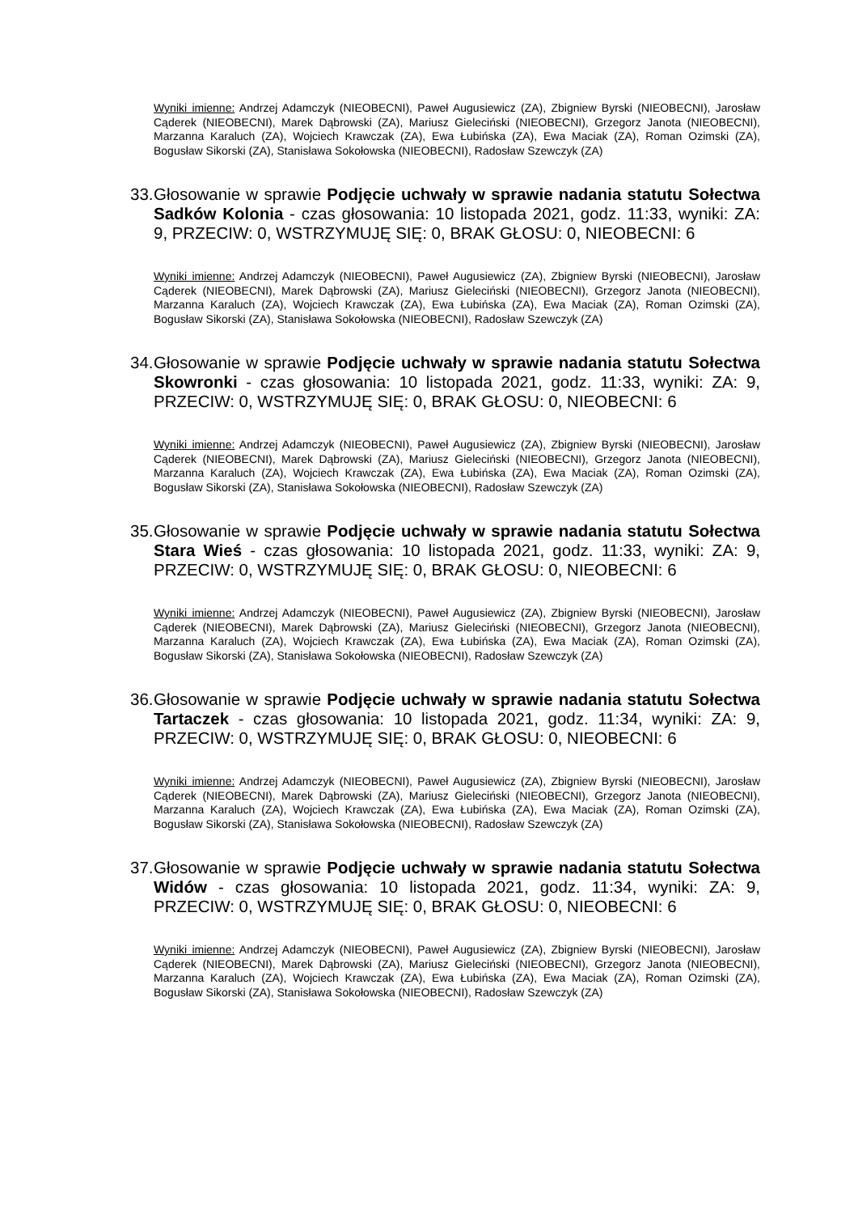Wyniki imienne: Andrzej Adamczyk (NIEOBECNI), Paweł Augusiewicz (ZA), Zbigniew Byrski (NIEOBECNI), Jarosław Cąderek (NIEOBECNI), Marek Dąbrowski (ZA), Mariusz Gieleciński (NIEOBECNI), Grzegorz Janota (NIEOBECNI), Marzanna Karaluch (ZA), Wojciech Krawczak (ZA), Ewa Łubińska (ZA), Ewa Maciak (ZA), Roman Ozimski (ZA), Bogusław Sikorski (ZA), Stanisława Sokołowska (NIEOBECNI), Radosław Szewczyk (ZA)
33. Głosowanie w sprawie Podjęcie uchwały w sprawie nadania statutu Sołectwa Sadków Kolonia - czas głosowania: 10 listopada 2021, godz. 11:33, wyniki: ZA: 9, PRZECIW: 0, WSTRZYMUJĘ SIĘ: 0, BRAK GŁOSU: 0, NIEOBECNI: 6
Wyniki imienne: Andrzej Adamczyk (NIEOBECNI), Paweł Augusiewicz (ZA), Zbigniew Byrski (NIEOBECNI), Jarosław Cąderek (NIEOBECNI), Marek Dąbrowski (ZA), Mariusz Gieleciński (NIEOBECNI), Grzegorz Janota (NIEOBECNI), Marzanna Karaluch (ZA), Wojciech Krawczak (ZA), Ewa Łubińska (ZA), Ewa Maciak (ZA), Roman Ozimski (ZA), Bogusław Sikorski (ZA), Stanisława Sokołowska (NIEOBECNI), Radosław Szewczyk (ZA)
34. Głosowanie w sprawie Podjęcie uchwały w sprawie nadania statutu Sołectwa Skowronki - czas głosowania: 10 listopada 2021, godz. 11:33, wyniki: ZA: 9, PRZECIW: 0, WSTRZYMUJĘ SIĘ: 0, BRAK GŁOSU: 0, NIEOBECNI: 6
Wyniki imienne: Andrzej Adamczyk (NIEOBECNI), Paweł Augusiewicz (ZA), Zbigniew Byrski (NIEOBECNI), Jarosław Cąderek (NIEOBECNI), Marek Dąbrowski (ZA), Mariusz Gieleciński (NIEOBECNI), Grzegorz Janota (NIEOBECNI), Marzanna Karaluch (ZA), Wojciech Krawczak (ZA), Ewa Łubińska (ZA), Ewa Maciak (ZA), Roman Ozimski (ZA), Bogusław Sikorski (ZA), Stanisława Sokołowska (NIEOBECNI), Radosław Szewczyk (ZA)
35. Głosowanie w sprawie Podjęcie uchwały w sprawie nadania statutu Sołectwa Stara Wieś - czas głosowania: 10 listopada 2021, godz. 11:33, wyniki: ZA: 9, PRZECIW: 0, WSTRZYMUJĘ SIĘ: 0, BRAK GŁOSU: 0, NIEOBECNI: 6
Wyniki imienne: Andrzej Adamczyk (NIEOBECNI), Paweł Augusiewicz (ZA), Zbigniew Byrski (NIEOBECNI), Jarosław Cąderek (NIEOBECNI), Marek Dąbrowski (ZA), Mariusz Gieleciński (NIEOBECNI), Grzegorz Janota (NIEOBECNI), Marzanna Karaluch (ZA), Wojciech Krawczak (ZA), Ewa Łubińska (ZA), Ewa Maciak (ZA), Roman Ozimski (ZA), Bogusław Sikorski (ZA), Stanisława Sokołowska (NIEOBECNI), Radosław Szewczyk (ZA)
36. Głosowanie w sprawie Podjęcie uchwały w sprawie nadania statutu Sołectwa Tartaczek - czas głosowania: 10 listopada 2021, godz. 11:34, wyniki: ZA: 9, PRZECIW: 0, WSTRZYMUJĘ SIĘ: 0, BRAK GŁOSU: 0, NIEOBECNI: 6
Wyniki imienne: Andrzej Adamczyk (NIEOBECNI), Paweł Augusiewicz (ZA), Zbigniew Byrski (NIEOBECNI), Jarosław Cąderek (NIEOBECNI), Marek Dąbrowski (ZA), Mariusz Gieleciński (NIEOBECNI), Grzegorz Janota (NIEOBECNI), Marzanna Karaluch (ZA), Wojciech Krawczak (ZA), Ewa Łubińska (ZA), Ewa Maciak (ZA), Roman Ozimski (ZA), Bogusław Sikorski (ZA), Stanisława Sokołowska (NIEOBECNI), Radosław Szewczyk (ZA)
37. Głosowanie w sprawie Podjęcie uchwały w sprawie nadania statutu Sołectwa Widów - czas głosowania: 10 listopada 2021, godz. 11:34, wyniki: ZA: 9, PRZECIW: 0, WSTRZYMUJĘ SIĘ: 0, BRAK GŁOSU: 0, NIEOBECNI: 6
Wyniki imienne: Andrzej Adamczyk (NIEOBECNI), Paweł Augusiewicz (ZA), Zbigniew Byrski (NIEOBECNI), Jarosław Cąderek (NIEOBECNI), Marek Dąbrowski (ZA), Mariusz Gieleciński (NIEOBECNI), Grzegorz Janota (NIEOBECNI), Marzanna Karaluch (ZA), Wojciech Krawczak (ZA), Ewa Łubińska (ZA), Ewa Maciak (ZA), Roman Ozimski (ZA), Bogusław Sikorski (ZA), Stanisława Sokołowska (NIEOBECNI), Radosław Szewczyk (ZA)